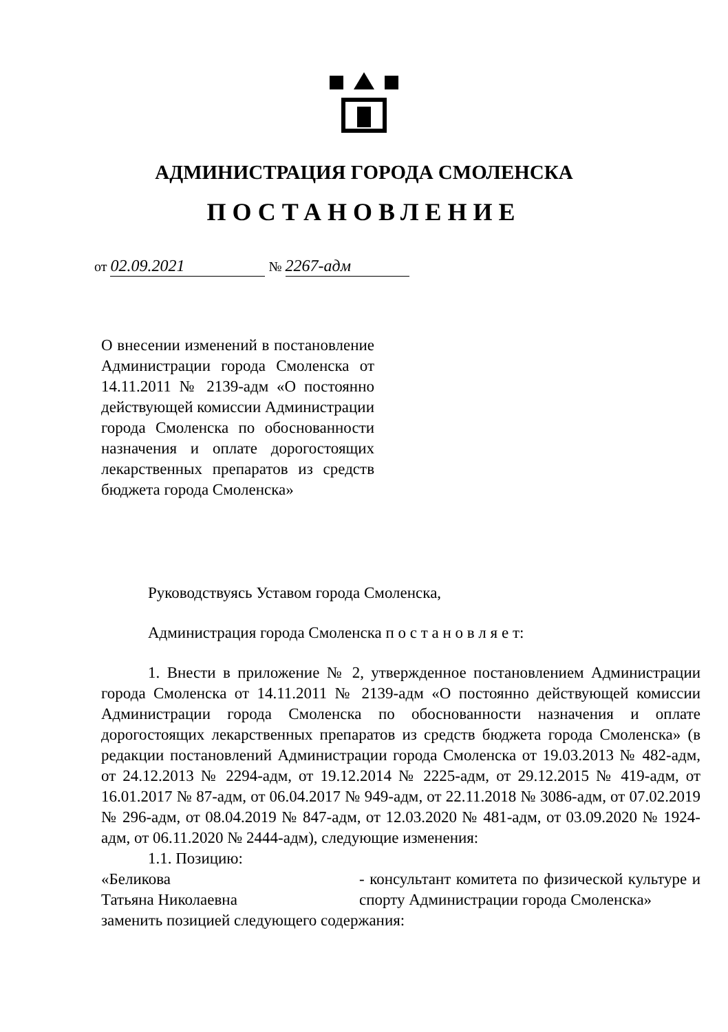АДМИНИСТРАЦИЯ ГОРОДА СМОЛЕНСКА
ПОСТАНОВЛЕНИЕ
от 02.09.2021 № 2267-адм
О внесении изменений в постановление Администрации города Смоленска от 14.11.2011 № 2139-адм «О постоянно действующей комиссии Администрации города Смоленска по обоснованности назначения и оплате дорогостоящих лекарственных препаратов из средств бюджета города Смоленска»
Руководствуясь Уставом города Смоленска,
Администрация города Смоленска п о с т а н о в л я е т:
1. Внести в приложение № 2, утвержденное постановлением Администрации города Смоленска от 14.11.2011 № 2139-адм «О постоянно действующей комиссии Администрации города Смоленска по обоснованности назначения и оплате дорогостоящих лекарственных препаратов из средств бюджета города Смоленска» (в редакции постановлений Администрации города Смоленска от 19.03.2013 № 482-адм, от 24.12.2013 № 2294-адм, от 19.12.2014 № 2225-адм, от 29.12.2015 № 419-адм, от 16.01.2017 № 87-адм, от 06.04.2017 № 949-адм, от 22.11.2018 № 3086-адм, от 07.02.2019 № 296-адм, от 08.04.2019 № 847-адм, от 12.03.2020 № 481-адм, от 03.09.2020 № 1924-адм, от 06.11.2020 № 2444-адм), следующие изменения:
1.1. Позицию:
«Беликова
Татьяна Николаевна
- консультант комитета по физической культуре и спорту Администрации города Смоленска»
заменить позицией следующего содержания: